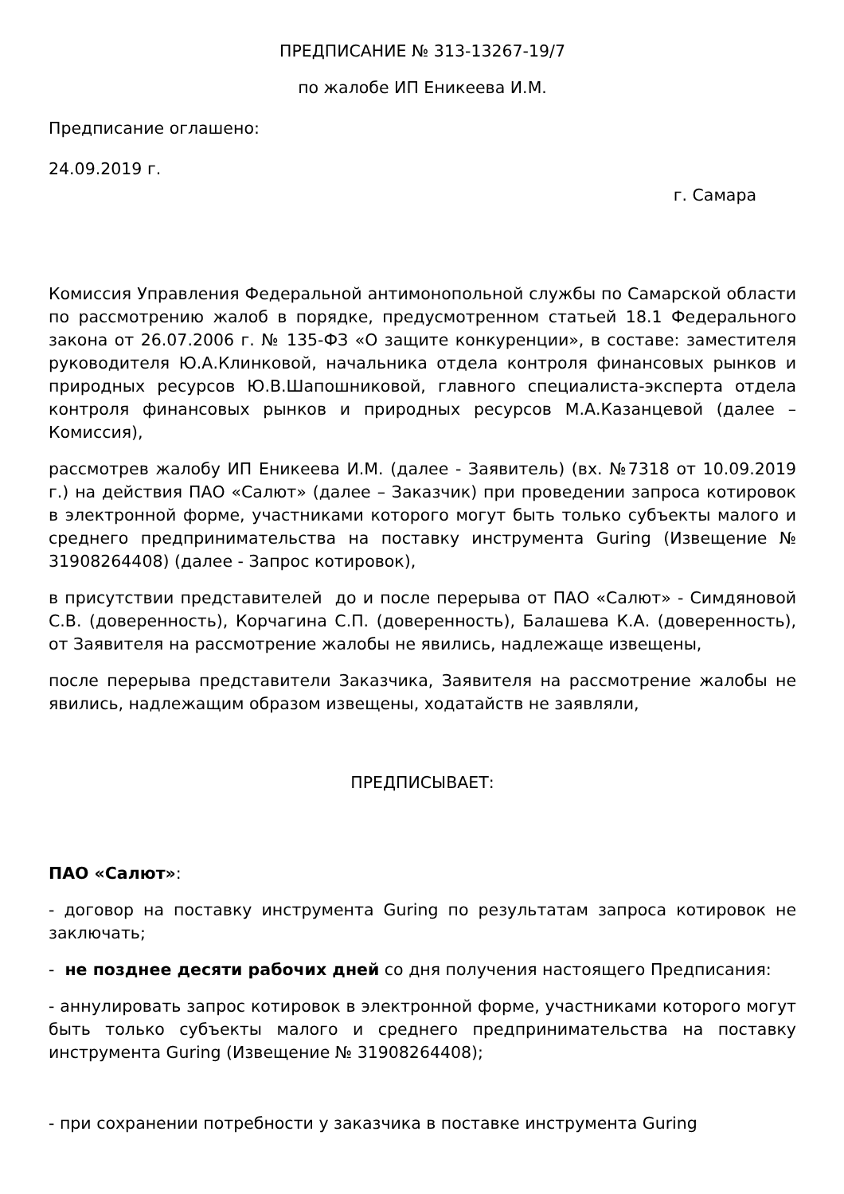ПРЕДПИСАНИЕ № 313-13267-19/7
по жалобе ИП Еникеева И.М.
Предписание оглашено:
24.09.2019 г.
г. Самара
Комиссия Управления Федеральной антимонопольной службы по Самарской области по рассмотрению жалоб в порядке, предусмотренном статьей 18.1 Федерального закона от 26.07.2006 г. № 135-ФЗ «О защите конкуренции», в составе: заместителя руководителя Ю.А.Клинковой, начальника отдела контроля финансовых рынков и природных ресурсов Ю.В.Шапошниковой, главного специалиста-эксперта отдела контроля финансовых рынков и природных ресурсов М.А.Казанцевой (далее – Комиссия),
рассмотрев жалобу ИП Еникеева И.М. (далее - Заявитель) (вх. №7318 от 10.09.2019 г.) на действия ПАО «Салют» (далее – Заказчик) при проведении запроса котировок в электронной форме, участниками которого могут быть только субъекты малого и среднего предпринимательства на поставку инструмента Guring (Извещение № 31908264408) (далее - Запрос котировок),
в присутствии представителей до и после перерыва от ПАО «Салют» - Симдяновой С.В. (доверенность), Корчагина С.П. (доверенность), Балашева К.А. (доверенность), от Заявителя на рассмотрение жалобы не явились, надлежаще извещены,
после перерыва представители Заказчика, Заявителя на рассмотрение жалобы не явились, надлежащим образом извещены, ходатайств не заявляли,
ПРЕДПИСЫВАЕТ:
ПАО «Салют»:
- договор на поставку инструмента Guring по результатам запроса котировок не заключать;
- не позднее десяти рабочих дней со дня получения настоящего Предписания:
- аннулировать запрос котировок в электронной форме, участниками которого могут быть только субъекты малого и среднего предпринимательства на поставку инструмента Guring (Извещение № 31908264408);
- при сохранении потребности у заказчика в поставке инструмента Guring